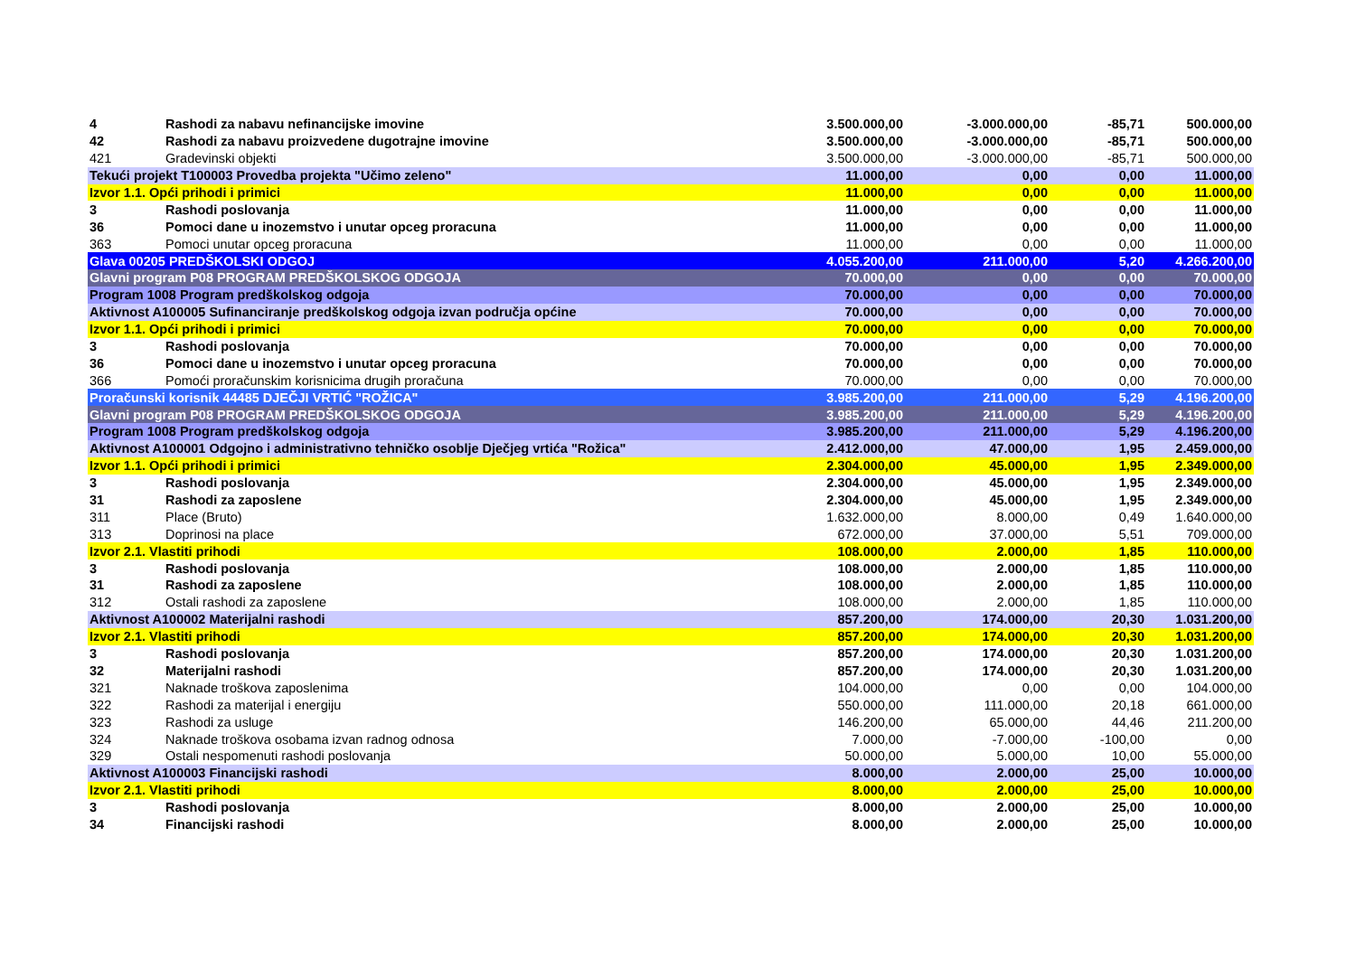| 4 | Rashodi za nabavu nefinancijske imovine | 3.500.000,00 | -3.000.000,00 | -85,71 | 500.000,00 |
| 42 | Rashodi za nabavu proizvedene dugotrajne imovine | 3.500.000,00 | -3.000.000,00 | -85,71 | 500.000,00 |
| 421 | Gradevinski objekti | 3.500.000,00 | -3.000.000,00 | -85,71 | 500.000,00 |
| Tekući projekt T100003 Provedba projekta "Učimo zeleno" | | 11.000,00 | 0,00 | 0,00 | 11.000,00 |
| Izvor 1.1. Opći prihodi i primici | | 11.000,00 | 0,00 | 0,00 | 11.000,00 |
| 3 | Rashodi poslovanja | 11.000,00 | 0,00 | 0,00 | 11.000,00 |
| 36 | Pomoci dane u inozemstvo i unutar opceg proracuna | 11.000,00 | 0,00 | 0,00 | 11.000,00 |
| 363 | Pomoci unutar opceg proracuna | 11.000,00 | 0,00 | 0,00 | 11.000,00 |
| Glava 00205 PREDŠKOLSKI ODGOJ | | 4.055.200,00 | 211.000,00 | 5,20 | 4.266.200,00 |
| Glavni program P08 PROGRAM PREDŠKOLSKOG ODGOJA | | 70.000,00 | 0,00 | 0,00 | 70.000,00 |
| Program 1008 Program predškolskog odgoja | | 70.000,00 | 0,00 | 0,00 | 70.000,00 |
| Aktivnost A100005 Sufinanciranje predškolskog odgoja izvan područja općine | | 70.000,00 | 0,00 | 0,00 | 70.000,00 |
| Izvor 1.1. Opći prihodi i primici | | 70.000,00 | 0,00 | 0,00 | 70.000,00 |
| 3 | Rashodi poslovanja | 70.000,00 | 0,00 | 0,00 | 70.000,00 |
| 36 | Pomoci dane u inozemstvo i unutar opceg proracuna | 70.000,00 | 0,00 | 0,00 | 70.000,00 |
| 366 | Pomoći proračunskim korisnicima drugih proračuna | 70.000,00 | 0,00 | 0,00 | 70.000,00 |
| Proračunski korisnik 44485 DJEČJI VRTIĆ "ROŽICA" | | 3.985.200,00 | 211.000,00 | 5,29 | 4.196.200,00 |
| Glavni program P08 PROGRAM PREDŠKOLSKOG ODGOJA | | 3.985.200,00 | 211.000,00 | 5,29 | 4.196.200,00 |
| Program 1008 Program predškolskog odgoja | | 3.985.200,00 | 211.000,00 | 5,29 | 4.196.200,00 |
| Aktivnost A100001 Odgojno i administrativno tehničko osoblje Dječjeg vrtića "Rožica" | | 2.412.000,00 | 47.000,00 | 1,95 | 2.459.000,00 |
| Izvor 1.1. Opći prihodi i primici | | 2.304.000,00 | 45.000,00 | 1,95 | 2.349.000,00 |
| 3 | Rashodi poslovanja | 2.304.000,00 | 45.000,00 | 1,95 | 2.349.000,00 |
| 31 | Rashodi za zaposlene | 2.304.000,00 | 45.000,00 | 1,95 | 2.349.000,00 |
| 311 | Place (Bruto) | 1.632.000,00 | 8.000,00 | 0,49 | 1.640.000,00 |
| 313 | Doprinosi na place | 672.000,00 | 37.000,00 | 5,51 | 709.000,00 |
| Izvor 2.1. Vlastiti prihodi | | 108.000,00 | 2.000,00 | 1,85 | 110.000,00 |
| 3 | Rashodi poslovanja | 108.000,00 | 2.000,00 | 1,85 | 110.000,00 |
| 31 | Rashodi za zaposlene | 108.000,00 | 2.000,00 | 1,85 | 110.000,00 |
| 312 | Ostali rashodi za zaposlene | 108.000,00 | 2.000,00 | 1,85 | 110.000,00 |
| Aktivnost A100002 Materijalni rashodi | | 857.200,00 | 174.000,00 | 20,30 | 1.031.200,00 |
| Izvor 2.1. Vlastiti prihodi | | 857.200,00 | 174.000,00 | 20,30 | 1.031.200,00 |
| 3 | Rashodi poslovanja | 857.200,00 | 174.000,00 | 20,30 | 1.031.200,00 |
| 32 | Materijalni rashodi | 857.200,00 | 174.000,00 | 20,30 | 1.031.200,00 |
| 321 | Naknade troškova zaposlenima | 104.000,00 | 0,00 | 0,00 | 104.000,00 |
| 322 | Rashodi za materijal i energiju | 550.000,00 | 111.000,00 | 20,18 | 661.000,00 |
| 323 | Rashodi za usluge | 146.200,00 | 65.000,00 | 44,46 | 211.200,00 |
| 324 | Naknade troškova osobama izvan radnog odnosa | 7.000,00 | -7.000,00 | -100,00 | 0,00 |
| 329 | Ostali nespomenuti rashodi poslovanja | 50.000,00 | 5.000,00 | 10,00 | 55.000,00 |
| Aktivnost A100003 Financijski rashodi | | 8.000,00 | 2.000,00 | 25,00 | 10.000,00 |
| Izvor 2.1. Vlastiti prihodi | | 8.000,00 | 2.000,00 | 25,00 | 10.000,00 |
| 3 | Rashodi poslovanja | 8.000,00 | 2.000,00 | 25,00 | 10.000,00 |
| 34 | Financijski rashodi | 8.000,00 | 2.000,00 | 25,00 | 10.000,00 |